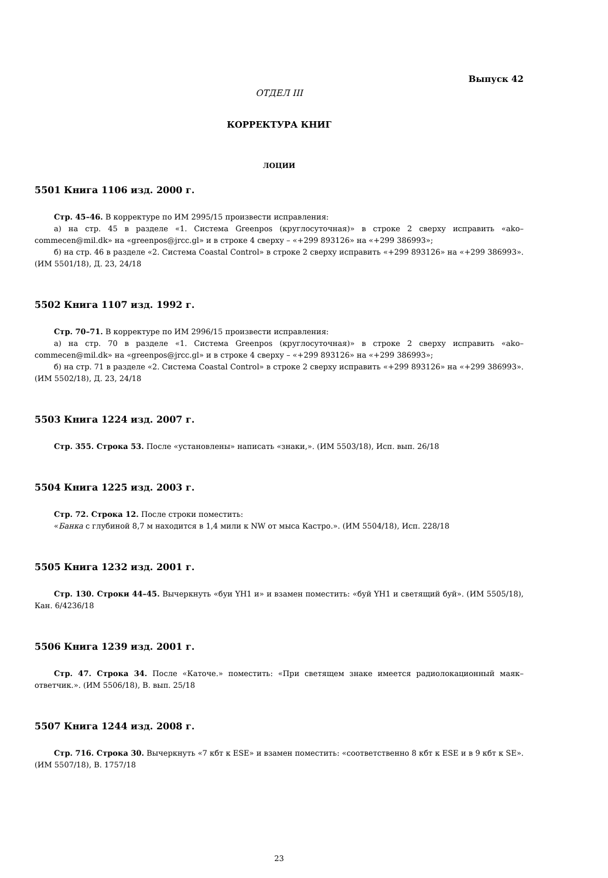Выпуск 42
ОТДЕЛ III
КОРРЕКТУРА КНИГ
ЛОЦИИ
5501 Книга 1106 изд. 2000 г.
Стр. 45–46. В корректуре по ИМ 2995/15 произвести исправления:
а) на стр. 45 в разделе «1. Система Greenpos (круглосуточная)» в строке 2 сверху исправить «ako–commecen@mil.dk» на «greenpos@jrcc.gl» и в строке 4 сверху – «+299 893126» на «+299 386993»;
б) на стр. 46 в разделе «2. Система Coastal Control» в строке 2 сверху исправить «+299 893126» на «+299 386993». (ИМ 5501/18), Д. 23, 24/18
5502 Книга 1107 изд. 1992 г.
Стр. 70–71. В корректуре по ИМ 2996/15 произвести исправления:
а) на стр. 70 в разделе «1. Система Greenpos (круглосуточная)» в строке 2 сверху исправить «ako–commecen@mil.dk» на «greenpos@jrcc.gl» и в строке 4 сверху – «+299 893126» на «+299 386993»;
б) на стр. 71 в разделе «2. Система Coastal Control» в строке 2 сверху исправить «+299 893126» на «+299 386993». (ИМ 5502/18), Д. 23, 24/18
5503 Книга 1224 изд. 2007 г.
Стр. 355. Строка 53. После «установлены» написать «знаки,». (ИМ 5503/18), Исп. вып. 26/18
5504 Книга 1225 изд. 2003 г.
Стр. 72. Строка 12. После строки поместить:
«Банка с глубиной 8,7 м находится в 1,4 мили к NW от мыса Кастро.». (ИМ 5504/18), Исп. 228/18
5505 Книга 1232 изд. 2001 г.
Стр. 130. Строки 44–45. Вычеркнуть «буи YH1 и» и взамен поместить: «буй YH1 и светящий буй». (ИМ 5505/18), Кан. 6/4236/18
5506 Книга 1239 изд. 2001 г.
Стр. 47. Строка 34. После «Каточе.» поместить: «При светящем знаке имеется радиолокационный маяк–ответчик.». (ИМ 5506/18), В. вып. 25/18
5507 Книга 1244 изд. 2008 г.
Стр. 716. Строка 30. Вычеркнуть «7 кбт к ESE» и взамен поместить: «соответственно 8 кбт к ESE и в 9 кбт к SE». (ИМ 5507/18), В. 1757/18
23